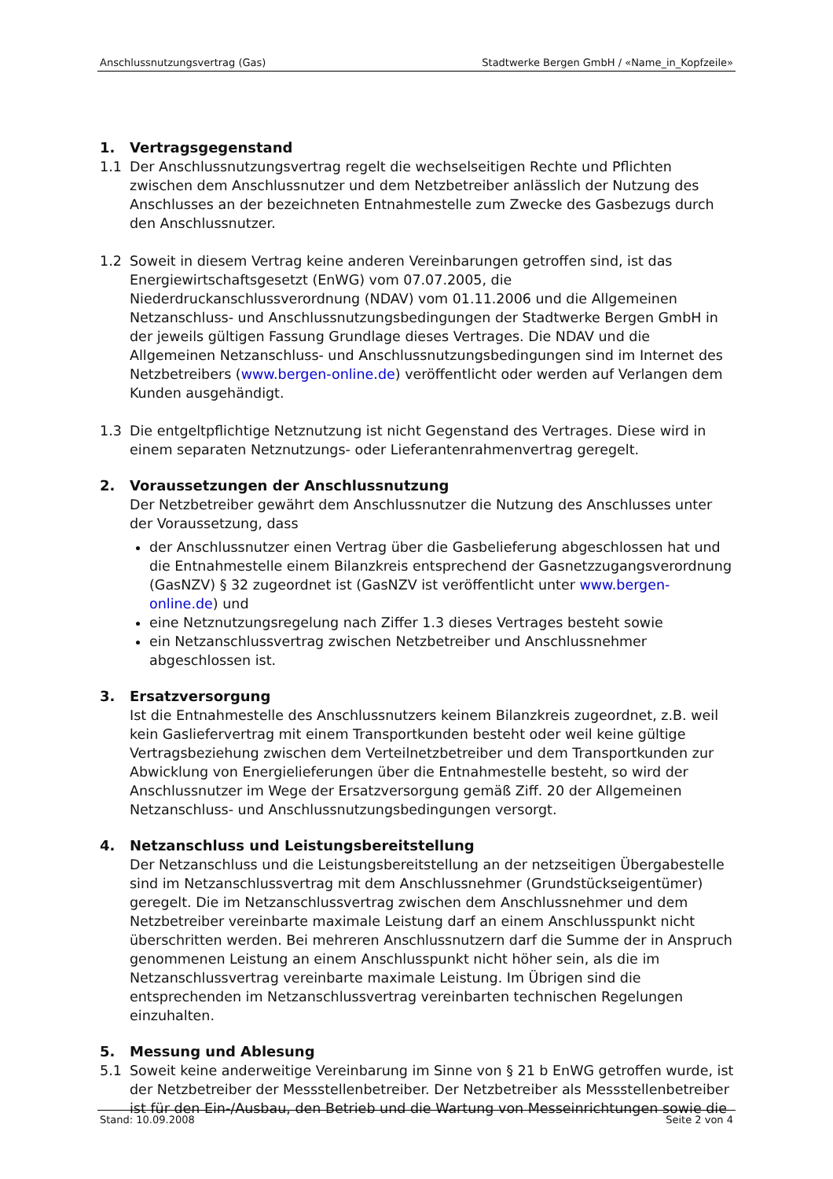Anschlussnutzungsvertrag (Gas) Stadtwerke Bergen GmbH / «Name_in_Kopfzeile»
1. Vertragsgegenstand
1.1 Der Anschlussnutzungsvertrag regelt die wechselseitigen Rechte und Pflichten zwischen dem Anschlussnutzer und dem Netzbetreiber anlässlich der Nutzung des Anschlusses an der bezeichneten Entnahmestelle zum Zwecke des Gasbezugs durch den Anschlussnutzer.
1.2 Soweit in diesem Vertrag keine anderen Vereinbarungen getroffen sind, ist das Energiewirtschaftsgesetzt (EnWG) vom 07.07.2005, die Niederdruckanschlussverordnung (NDAV) vom 01.11.2006 und die Allgemeinen Netzanschluss- und Anschlussnutzungsbedingungen der Stadtwerke Bergen GmbH in der jeweils gültigen Fassung Grundlage dieses Vertrages. Die NDAV und die Allgemeinen Netzanschluss- und Anschlussnutzungsbedingungen sind im Internet des Netzbetreibers (www.bergen-online.de) veröffentlicht oder werden auf Verlangen dem Kunden ausgehändigt.
1.3 Die entgeltpflichtige Netznutzung ist nicht Gegenstand des Vertrages. Diese wird in einem separaten Netznutzungs- oder Lieferantenrahmenvertrag geregelt.
2. Voraussetzungen der Anschlussnutzung
Der Netzbetreiber gewährt dem Anschlussnutzer die Nutzung des Anschlusses unter der Voraussetzung, dass
der Anschlussnutzer einen Vertrag über die Gasbelieferung abgeschlossen hat und die Entnahmestelle einem Bilanzkreis entsprechend der Gasnetzzugangsverordnung (GasNZV) § 32 zugeordnet ist (GasNZV ist veröffentlicht unter www.bergen-online.de) und
eine Netznutzungsregelung nach Ziffer 1.3 dieses Vertrages besteht sowie
ein Netzanschlussvertrag zwischen Netzbetreiber und Anschlussnehmer abgeschlossen ist.
3. Ersatzversorgung
Ist die Entnahmestelle des Anschlussnutzers keinem Bilanzkreis zugeordnet, z.B. weil kein Gasliefervertrag mit einem Transportkunden besteht oder weil keine gültige Vertragsbeziehung zwischen dem Verteilnetzbetreiber und dem Transportkunden zur Abwicklung von Energielieferungen über die Entnahmestelle besteht, so wird der Anschlussnutzer im Wege der Ersatzversorgung gemäß Ziff. 20 der Allgemeinen Netzanschluss- und Anschlussnutzungsbedingungen versorgt.
4. Netzanschluss und Leistungsbereitstellung
Der Netzanschluss und die Leistungsbereitstellung an der netzseitigen Übergabestelle sind im Netzanschlussvertrag mit dem Anschlussnehmer (Grundstückseigentümer) geregelt. Die im Netzanschlussvertrag zwischen dem Anschlussnehmer und dem Netzbetreiber vereinbarte maximale Leistung darf an einem Anschlusspunkt nicht überschritten werden. Bei mehreren Anschlussnutzern darf die Summe der in Anspruch genommenen Leistung an einem Anschlusspunkt nicht höher sein, als die im Netzanschlussvertrag vereinbarte maximale Leistung. Im Übrigen sind die entsprechenden im Netzanschlussvertrag vereinbarten technischen Regelungen einzuhalten.
5. Messung und Ablesung
5.1 Soweit keine anderweitige Vereinbarung im Sinne von § 21 b EnWG getroffen wurde, ist der Netzbetreiber der Messstellenbetreiber. Der Netzbetreiber als Messstellenbetreiber ist für den Ein-/Ausbau, den Betrieb und die Wartung von Messeinrichtungen sowie die
Stand: 10.09.2008 Seite 2 von 4